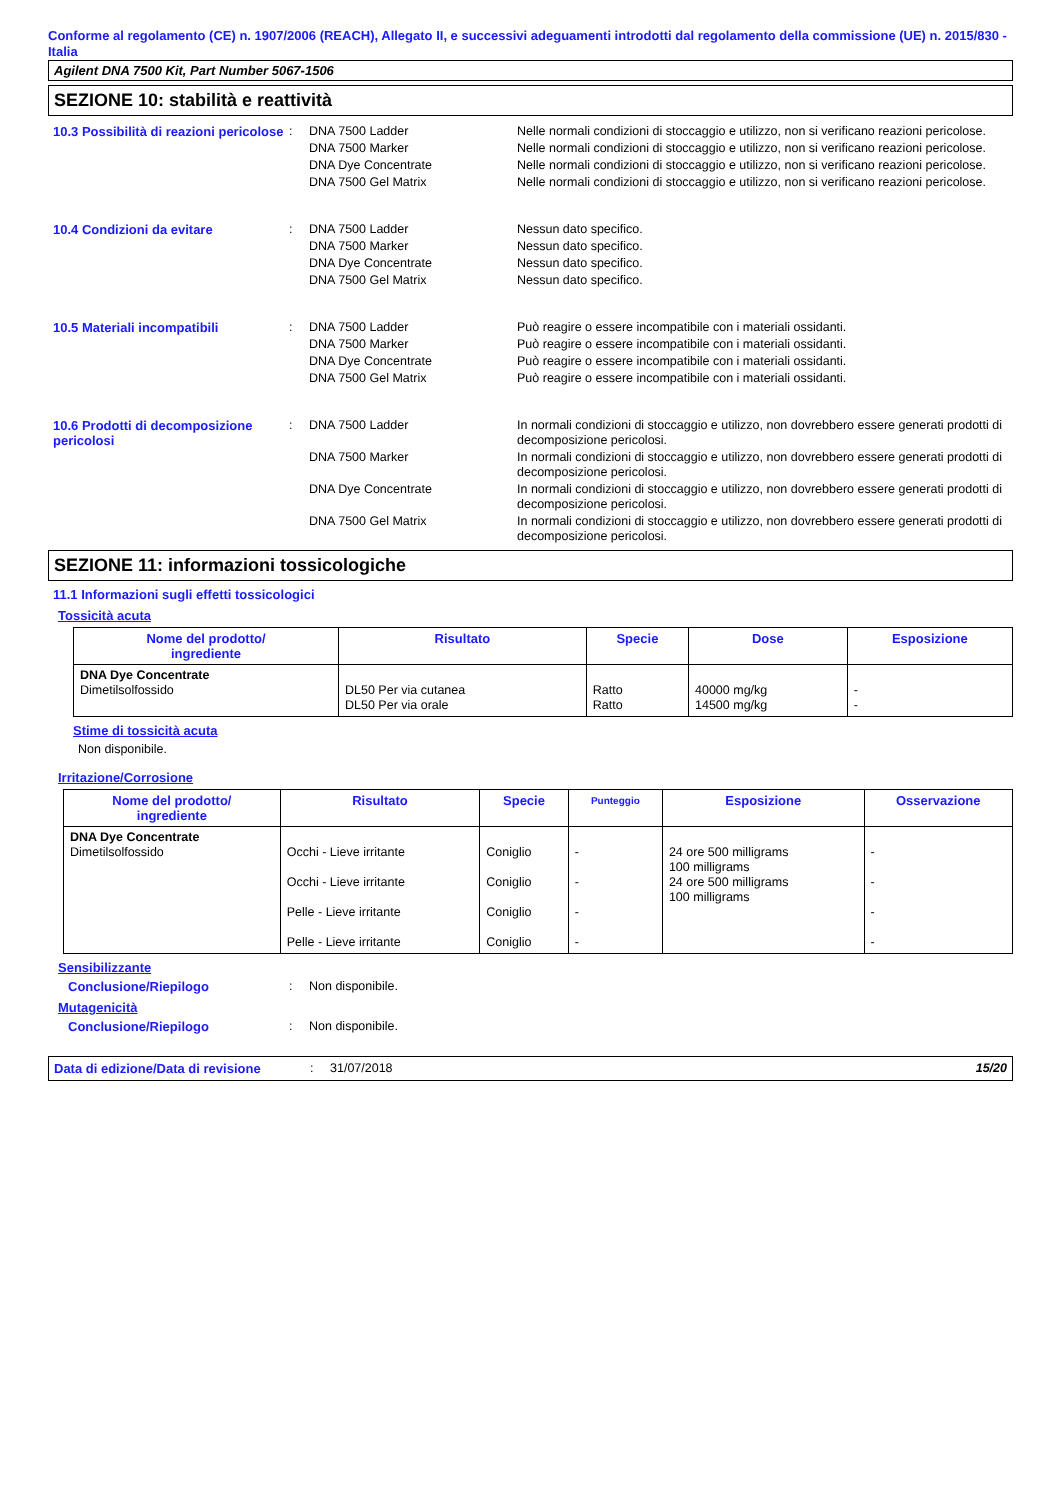Conforme al regolamento (CE) n. 1907/2006 (REACH), Allegato II, e successivi adeguamenti introdotti dal regolamento della commissione (UE) n. 2015/830 - Italia
Agilent DNA 7500 Kit, Part Number 5067-1506
SEZIONE 10: stabilità e reattività
10.3 Possibilità di reazioni pericolose
:
DNA 7500 Ladder Nelle normali condizioni di stoccaggio e utilizzo, non si verificano reazioni pericolose.
DNA 7500 Marker Nelle normali condizioni di stoccaggio e utilizzo, non si verificano reazioni pericolose.
DNA Dye Concentrate Nelle normali condizioni di stoccaggio e utilizzo, non si verificano reazioni pericolose.
DNA 7500 Gel Matrix Nelle normali condizioni di stoccaggio e utilizzo, non si verificano reazioni pericolose.
10.4 Condizioni da evitare :
DNA 7500 Ladder Nessun dato specifico.
DNA 7500 Marker Nessun dato specifico.
DNA Dye Concentrate Nessun dato specifico.
DNA 7500 Gel Matrix Nessun dato specifico.
10.5 Materiali incompatibili :
DNA 7500 Ladder Può reagire o essere incompatibile con i materiali ossidanti.
DNA 7500 Marker Può reagire o essere incompatibile con i materiali ossidanti.
DNA Dye Concentrate Può reagire o essere incompatibile con i materiali ossidanti.
DNA 7500 Gel Matrix Può reagire o essere incompatibile con i materiali ossidanti.
10.6 Prodotti di decomposizione pericolosi
:
DNA 7500 Ladder In normali condizioni di stoccaggio e utilizzo, non dovrebbero essere generati prodotti di decomposizione pericolosi.
DNA 7500 Marker In normali condizioni di stoccaggio e utilizzo, non dovrebbero essere generati prodotti di decomposizione pericolosi.
DNA Dye Concentrate In normali condizioni di stoccaggio e utilizzo, non dovrebbero essere generati prodotti di decomposizione pericolosi.
DNA 7500 Gel Matrix In normali condizioni di stoccaggio e utilizzo, non dovrebbero essere generati prodotti di decomposizione pericolosi.
SEZIONE 11: informazioni tossicologiche
11.1 Informazioni sugli effetti tossicologici
Tossicità acuta
| Nome del prodotto/ ingrediente | Risultato | Specie | Dose | Esposizione |
| --- | --- | --- | --- | --- |
| DNA Dye Concentrate Dimetilsolfossido | DL50 Per via cutanea DL50 Per via orale | Ratto Ratto | 40000 mg/kg 14500 mg/kg | - - |
Stime di tossicità acuta
Non disponibile.
Irritazione/Corrosione
| Nome del prodotto/ ingrediente | Risultato | Specie | Punteggio | Esposizione | Osservazione |
| --- | --- | --- | --- | --- | --- |
| DNA Dye Concentrate Dimetilsolfossido | Occhi - Lieve irritante Occhi - Lieve irritante Pelle - Lieve irritante Pelle - Lieve irritante | Coniglio Coniglio Coniglio Coniglio | - - - - | 24 ore 500 milligrams 100 milligrams 24 ore 500 milligrams 100 milligrams | - - - - |
Sensibilizzante
Conclusione/Riepilogo : Non disponibile.
Mutagenicità
Conclusione/Riepilogo : Non disponibile.
Data di edizione/Data di revisione
: 31/07/2018 15/20